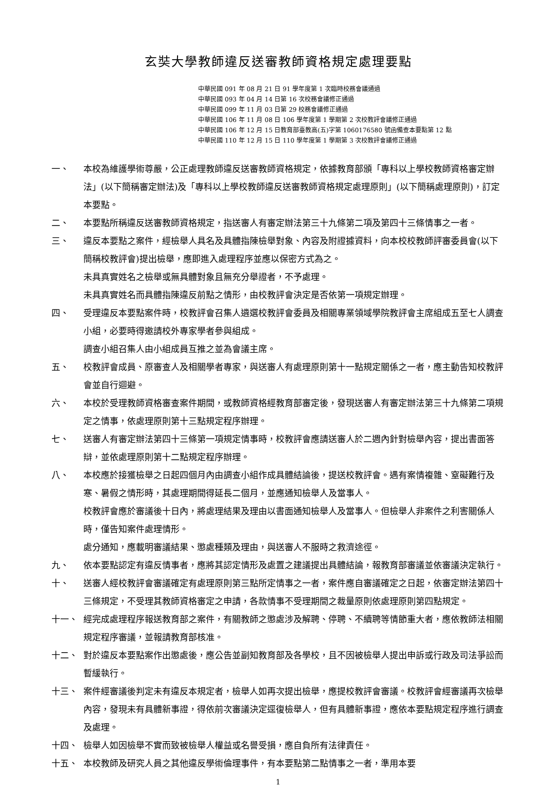玄奘大學教師違反送審教師資格規定處理要點
中華民國 091 年 08 月 21 日 91 學年度第 1 次臨時校務會議通過
中華民國 093 年 04 月 14 日第 16 次校務會議修正通過
中華民國 099 年 11 月 03 日第 29 校務會議修正通過
中華民國 106 年 11 月 08 日 106 學年度第 1 學期第 2 次校教評會議修正通過
中華民國 106 年 12 月 15 日教育部臺教高(五)字第 1060176580 號函備查本要點第 12 點
中華民國 110 年 12 月 15 日 110 學年度第 1 學期第 3 次校教評會議修正通過
一、 本校為維護學術尊嚴，公正處理教師違反送審教師資格規定，依據教育部頒「專科以上學校教師資格審定辦法」(以下簡稱審定辦法)及「專科以上學校教師違反送審教師資格規定處理原則」(以下簡稱處理原則)，訂定本要點。
二、 本要點所稱違反送審教師資格規定，指送審人有審定辦法第三十九條第二項及第四十三條情事之一者。
三、 違反本要點之案件，經檢舉人具名及具體指陳檢舉對象、內容及附證據資料，向本校校教師評審委員會(以下簡稱校教評會)提出檢舉，應即進入處理程序並應以保密方式為之。
未具真實姓名之檢舉或無具體對象且無充分舉證者，不予處理。
未具真實姓名而具體指陳違反前點之情形，由校教評會決定是否依第一項規定辦理。
四、 受理違反本要點案件時，校教評會召集人遴選校教評會委員及相關專業領域學院教評會主席組成五至七人調查小組，必要時得邀請校外專家學者參與組成。
調查小組召集人由小組成員互推之並為會議主席。
五、 校教評會成員、原審查人及相關學者專家，與送審人有處理原則第十一點規定關係之一者，應主動告知校教評會並自行迴避。
六、 本校於受理教師資格審查案件期間，或教師資格經教育部審定後，發現送審人有審定辦法第三十九條第二項規定之情事，依處理原則第十三點規定程序辦理。
七、 送審人有審定辦法第四十三條第一項規定情事時，校教評會應請送審人於二週內針對檢舉內容，提出書面答辯，並依處理原則第十二點規定程序辦理。
八、 本校應於接獲檢舉之日起四個月內由調查小組作成具體結論後，提送校教評會。遇有案情複雜、窒礙難行及寒、暑假之情形時，其處理期間得延長二個月，並應通知檢舉人及當事人。
校教評會應於審議後十日內，將處理結果及理由以書面通知檢舉人及當事人。但檢舉人非案件之利害關係人時，僅告知案件處理情形。
處分通知，應載明審議結果、懲處種類及理由，與送審人不服時之救濟途徑。
九、 依本要點認定有違反情事者，應將其認定情形及處置之建議提出具體結論，報教育部審議並依審議決定執行。
十、 送審人經校教評會審議確定有處理原則第三點所定情事之一者，案件應自審議確定之日起，依審定辦法第四十三條規定，不受理其教師資格審定之申請，各款情事不受理期間之裁量原則依處理原則第四點規定。
十一、 經完成處理程序報送教育部之案件，有關教師之懲處涉及解聘、停聘、不續聘等情節重大者，應依教師法相關規定程序審議，並報請教育部核准。
十二、 對於違反本要點案作出懲處後，應公告並副知教育部及各學校，且不因被檢舉人提出申訴或行政及司法爭訟而暫緩執行。
十三、 案件經審議後判定未有違反本規定者，檢舉人如再次提出檢舉，應提校教評會審議。校教評會經審議再次檢舉內容，發現未有具體新事證，得依前次審議決定逕復檢舉人，但有具體新事證，應依本要點規定程序進行調查及處理。
十四、 檢舉人如因檢舉不實而致被檢舉人權益或名譽受損，應自負所有法律責任。
十五、 本校教師及研究人員之其他違反學術倫理事件，有本要點第二點情事之一者，準用本要
1